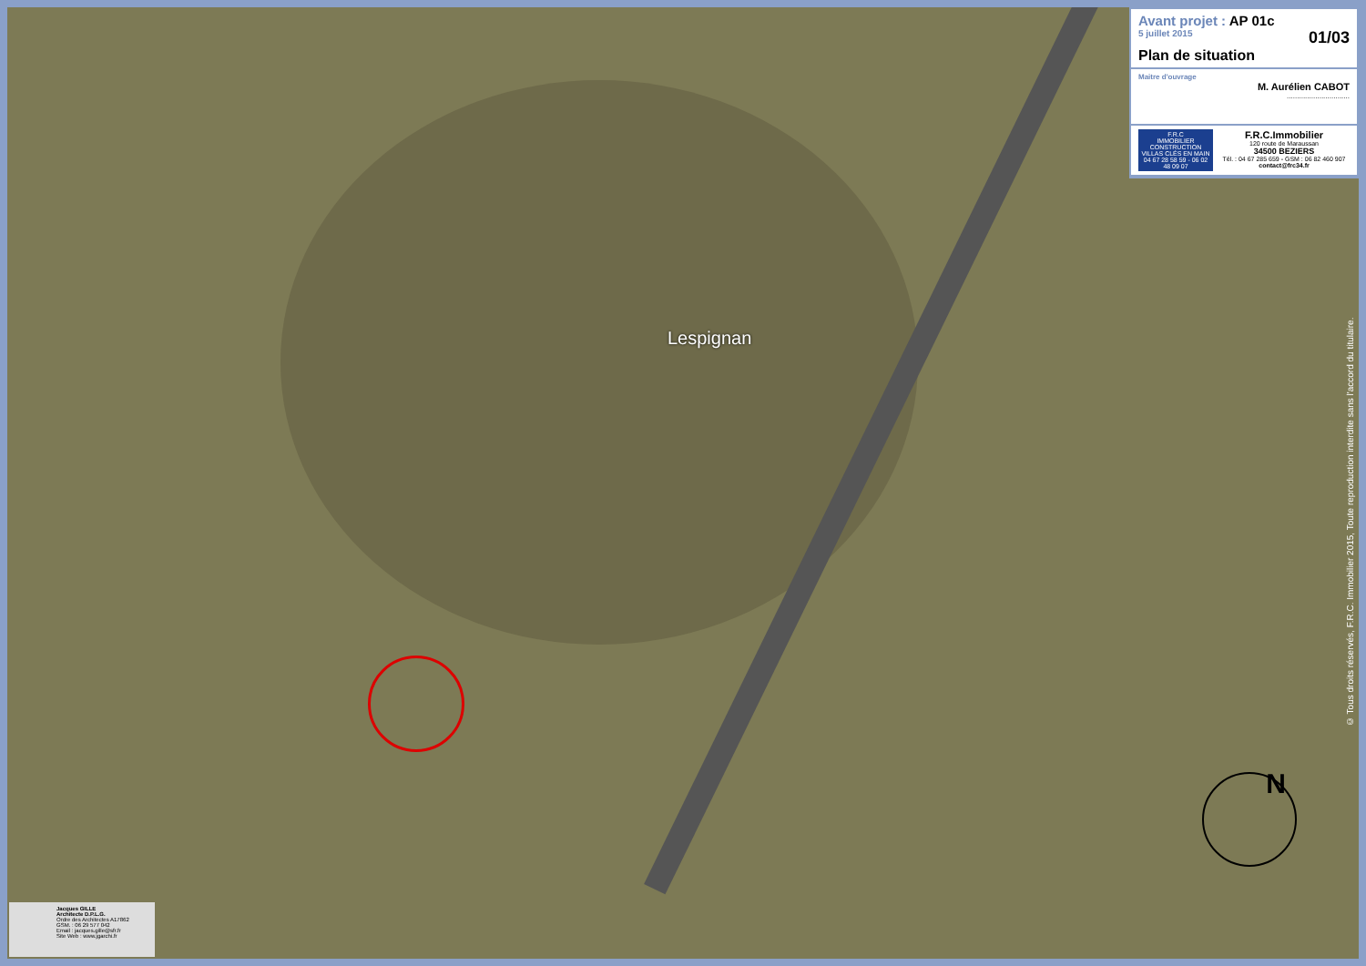Lespignan
Avant projet : AP 01c
5 juillet 2015 01/03
Plan de situation
Maitre d'ouvrage
M. Aurélien CABOT
...............................
F.R.C
IMMOBILIER
CONSTRUCTION
VILLAS CLÉS EN MAIN
04 67 28 58 59 - 06 02 48 09 07
F.R.C.Immobilier
120 route de Maraussan
34500 BEZIERS
Tél. : 04 67 285 659 - GSM : 06 82 460 907
contact@frc34.fr
© Tous droits réservés, F.R.C. Immobilier 2015, Toute reproduction interdite sans l'accord du titulaire.
N
Jacques GILLE
Architecte D.P.L.G.
Ordre des Architectes A17862
GSM. : 06 29 577 042
Email : jacques.gille@sfr.fr
Site Web : www.jgarchi.fr